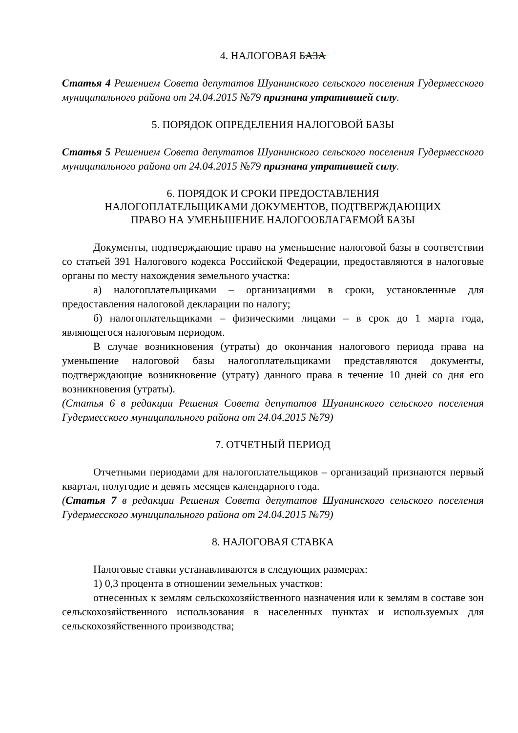4. НАЛОГОВАЯ БАЗА
Статья 4 Решением Совета депутатов Шуанинского сельского поселения Гудермесского муниципального района от 24.04.2015 №79 признана утратившей силу.
5. ПОРЯДОК ОПРЕДЕЛЕНИЯ НАЛОГОВОЙ БАЗЫ
Статья 5 Решением Совета депутатов Шуанинского сельского поселения Гудермесского муниципального района от 24.04.2015 №79 признана утратившей силу.
6. ПОРЯДОК И СРОКИ ПРЕДОСТАВЛЕНИЯ
НАЛОГОПЛАТЕЛЬЩИКАМИ ДОКУМЕНТОВ, ПОДТВЕРЖДАЮЩИХ
ПРАВО НА УМЕНЬШЕНИЕ НАЛОГООБЛАГАЕМОЙ БАЗЫ
Документы, подтверждающие право на уменьшение налоговой базы в соответствии со статьей 391 Налогового кодекса Российской Федерации, предоставляются в налоговые органы по месту нахождения земельного участка:
а) налогоплательщиками – организациями в сроки, установленные для предоставления налоговой декларации по налогу;
б) налогоплательщиками – физическими лицами – в срок до 1 марта года, являющегося налоговым периодом.
В случае возникновения (утраты) до окончания налогового периода права на уменьшение налоговой базы налогоплательщиками представляются документы, подтверждающие возникновение (утрату) данного права в течение 10 дней со дня его возникновения (утраты).
(Статья 6 в редакции Решения Совета депутатов Шуанинского сельского поселения Гудермесского муниципального района от 24.04.2015 №79)
7. ОТЧЕТНЫЙ ПЕРИОД
Отчетными периодами для налогоплательщиков – организаций признаются первый квартал, полугодие и девять месяцев календарного года.
(Статья 7 в редакции Решения Совета депутатов Шуанинского сельского поселения Гудермесского муниципального района от 24.04.2015 №79)
8. НАЛОГОВАЯ СТАВКА
Налоговые ставки устанавливаются в следующих размерах:
1) 0,3 процента в отношении земельных участков:
отнесенных к землям сельскохозяйственного назначения или к землям в составе зон сельскохозяйственного использования в населенных пунктах и используемых для сельскохозяйственного производства;